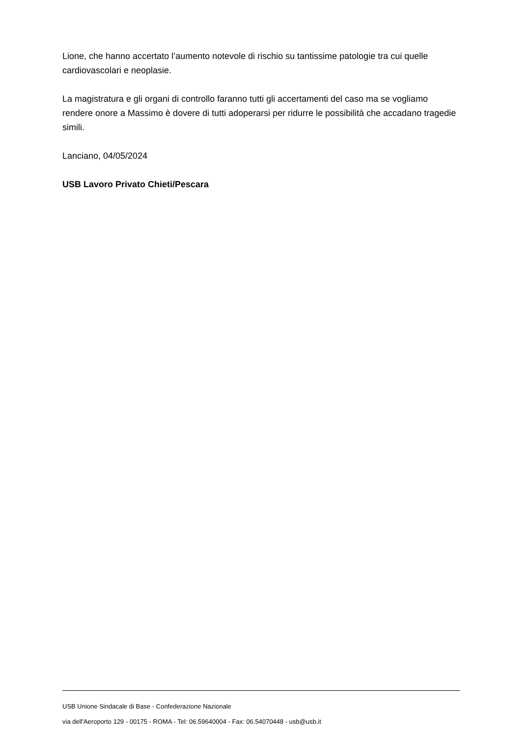Lione, che hanno accertato l’aumento notevole di rischio su tantissime patologie tra cui quelle cardiovascolari e neoplasie.
La magistratura e gli organi di controllo faranno tutti gli accertamenti del caso ma se vogliamo rendere onore a Massimo è dovere di tutti adoperarsi per ridurre le possibilità che accadano tragedie simili.
Lanciano, 04/05/2024
USB Lavoro Privato Chieti/Pescara
USB Unione Sindacale di Base - Confederazione Nazionale
via dell'Aeroporto 129 - 00175 - ROMA - Tel: 06.59640004 - Fax: 06.54070448 - usb@usb.it